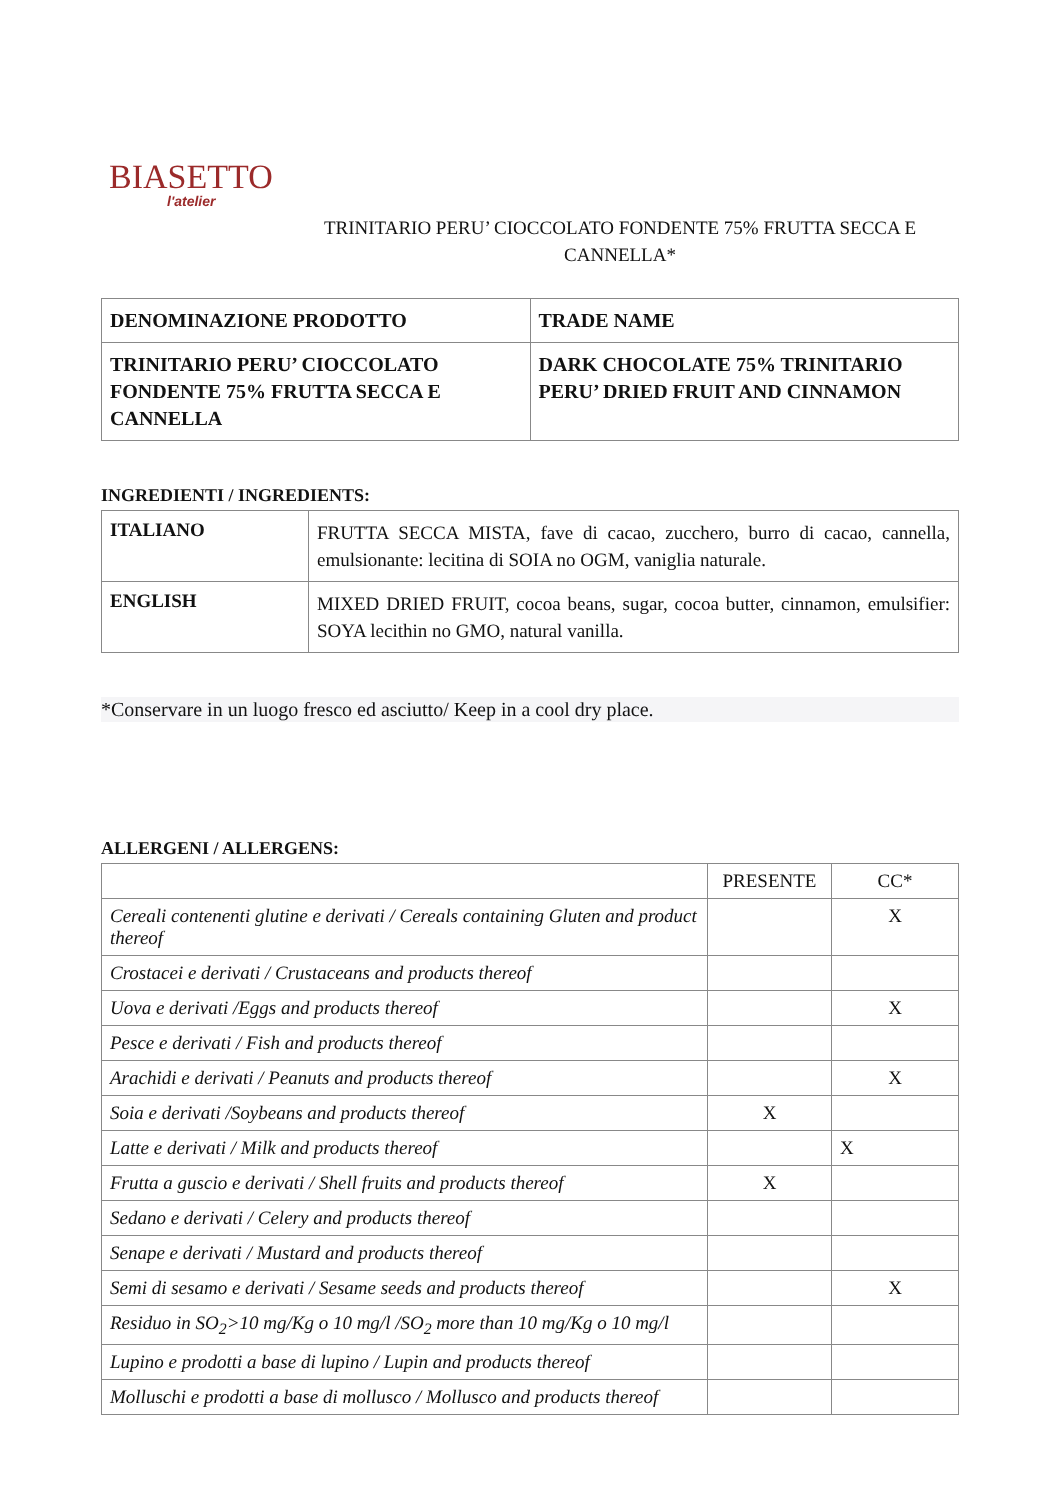BIASETTO
l'atelier
TRINITARIO PERU’ CIOCCOLATO FONDENTE 75% FRUTTA SECCA E CANNELLA*
| DENOMINAZIONE PRODOTTO | TRADE NAME |
| --- | --- |
| TRINITARIO PERU’ CIOCCOLATO FONDENTE 75% FRUTTA SECCA E CANNELLA | DARK CHOCOLATE 75% TRINITARIO PERU’ DRIED FRUIT AND CINNAMON |
INGREDIENTI / INGREDIENTS:
| ITALIANO | FRUTTA SECCA MISTA, fave di cacao, zucchero, burro di cacao, cannella, emulsionante: lecitina di SOIA no OGM, vaniglia naturale. |
| ENGLISH | MIXED DRIED FRUIT, cocoa beans, sugar, cocoa butter, cinnamon, emulsifier: SOYA lecithin no GMO, natural vanilla. |
*Conservare in un luogo fresco ed asciutto/ Keep in a cool dry place.
ALLERGENI / ALLERGENS:
| | PRESENTE | CC* |
| Cereali contenenti glutine e derivati / Cereals containing Gluten and product thereof | | X |
| Crostacei e derivati / Crustaceans and products thereof | | |
| Uova e derivati /Eggs and products thereof | | X |
| Pesce e derivati / Fish and products thereof | | |
| Arachidi e derivati / Peanuts and products thereof | | X |
| Soia e derivati /Soybeans and products thereof | X | |
| Latte e derivati / Milk and products thereof | | X |
| Frutta a guscio e derivati / Shell fruits and products thereof | X | |
| Sedano e derivati / Celery and products thereof | | |
| Senape e derivati / Mustard and products thereof | | |
| Semi di sesamo e derivati / Sesame seeds and products thereof | | X |
| Residuo in SO<sub>2</sub>>10 mg/Kg o 10 mg/l /SO<sub>2</sub> more than 10 mg/Kg o 10 mg/l | | |
| Lupino e prodotti a base di lupino / Lupin and products thereof | | |
| Molluschi e prodotti a base di mollusco / Mollusco and products thereof | | |